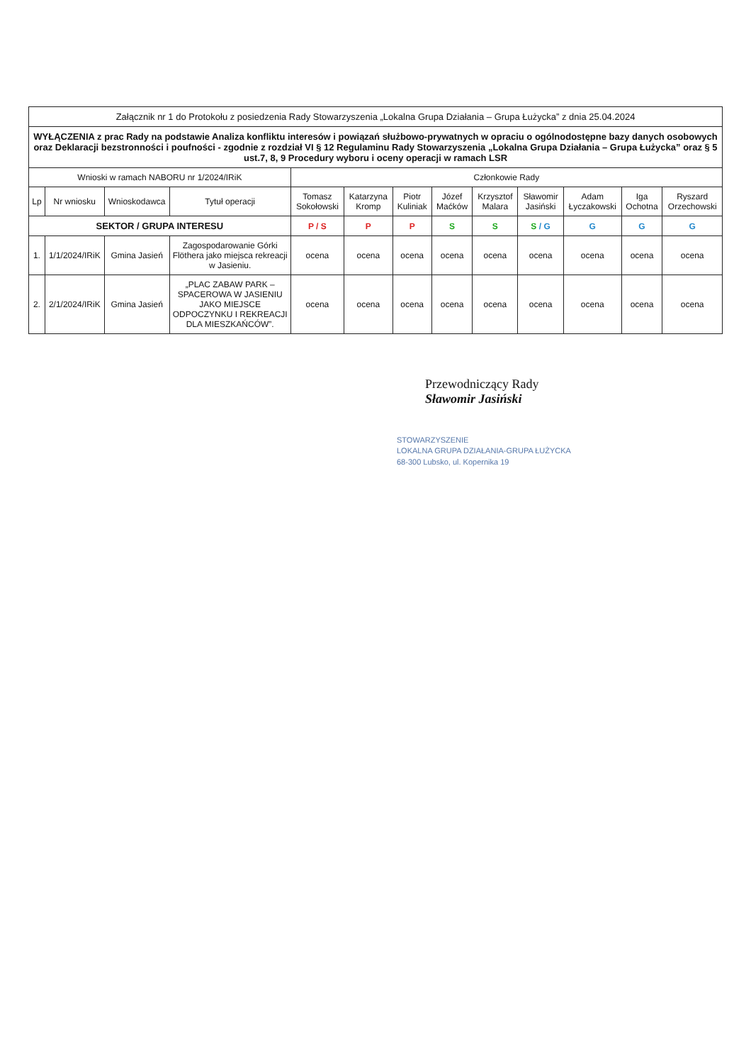| Załącznik nr 1 do Protokołu z posiedzenia Rady Stowarzyszenia „Lokalna Grupa Działania – Grupa Łużycka” z dnia 25.04.2024 | | | | | | | | | | | | |
| WYŁĄCZENIA z prac Rady na podstawie Analiza konfliktu interesów i powiązań służbowo-prywatnych w opraciu o ogólnodostępne bazy danych osobowych oraz Deklaracji bezstronności i poufności - zgodnie z rozdział VI § 12 Regulaminu Rady Stowarzyszenia „Lokalna Grupa Działania – Grupa Łużycka” oraz § 5 ust.7, 8, 9 Procedury wyboru i oceny operacji w ramach LSR | | | | | | | | | | | | |
| Wnioski w ramach NABORU nr 1/2024/IRiK | | | | Członkowie Rady | | | | | | | | |
| Lp | Nr wniosku | Wnioskodawca | Tytuł operacji | Tomasz Sokołowski | Katarzyna Kromp | Piotr Kuliniak | Józef Maćków | Krzysztof Malara | Sławomir Jasiński | Adam Łyczakowski | Iga Ochotna | Ryszard Orzechowski |
| SEKTOR / GRUPA INTERESU | | | | P / S | P | P | S | S | S / G | G | G | G |
| 1. | 1/1/2024/IRiK | Gmina Jasień | Zagospodarowanie Górki Flöthera jako miejsca rekreacji w Jasieniu. | ocena | ocena | ocena | ocena | ocena | ocena | ocena | ocena | ocena |
| 2. | 2/1/2024/IRiK | Gmina Jasień | „PLAC ZABAW PARK – SPACEROWA W JASIENIU JAKO MIEJSCE ODPOCZYNKU I REKREACJI DLA MIESZKAŃCÓW”. | ocena | ocena | ocena | ocena | ocena | ocena | ocena | ocena | ocena |
Przewodniczący Rady
Sławomir Jasiński
STOWARZYSZENIE
LOKALNA GRUPA DZIAŁANIA-GRUPA ŁUŻYCKA
68-300 Lubsko, ul. Kopernika 19